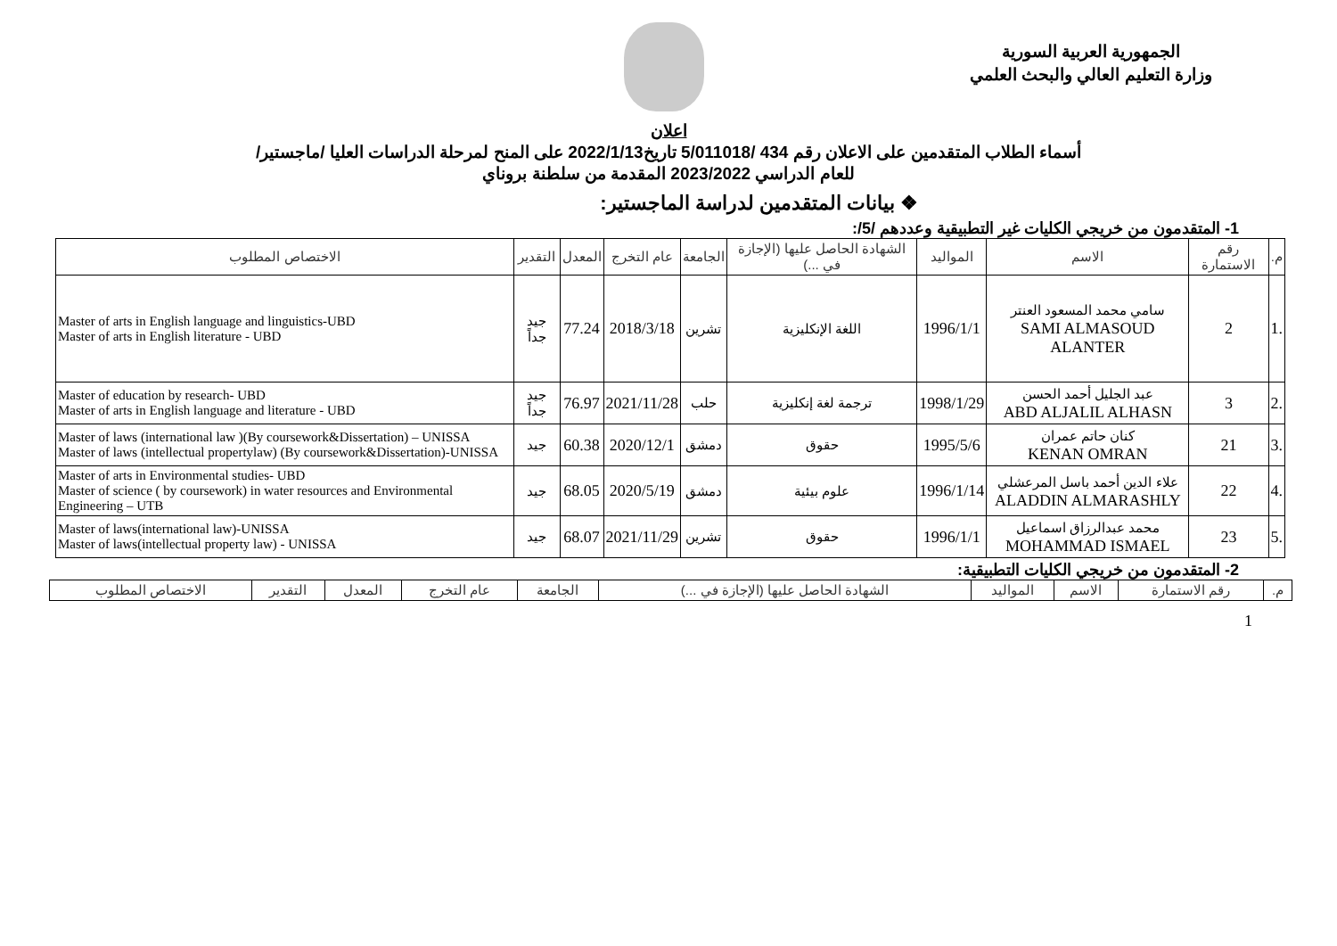الجمهورية العربية السورية
وزارة التعليم العالي والبحث العلمي
اعلان
أسماء الطلاب المتقدمين على الاعلان رقم 434 /5/011018 تاريخ2022/1/13 على المنح لمرحلة الدراسات العليا /ماجستير/
للعام الدراسي 2023/2022 المقدمة من سلطنة بروناي
❖ بيانات المتقدمين لدراسة الماجستير:
1- المتقدمون من خريجي الكليات غير التطبيقية وعددهم /5/:
| م. | رقم الاستمارة | الاسم | المواليد | الشهادة الحاصل عليها (الإجازة في ...) | الجامعة | عام التخرج | المعدل | التقدير | الاختصاص المطلوب |
| --- | --- | --- | --- | --- | --- | --- | --- | --- | --- |
| .1 | 2 | سامي محمد المسعود العنتر SAMI ALMASOUD ALANTER | 1996/1/1 | اللغة الإنكليزية | تشرين | 2018/3/18 | 77.24 | جيد جداً | Master of arts in English language and linguistics-UBD Master of arts in English literature - UBD |
| .2 | 3 | عبد الجليل أحمد الحسن ABD ALJALIL ALHASN | 1998/1/29 | ترجمة لغة إنكليزية | حلب | 2021/11/28 | 76.97 | جيد جداً | Master of education by research- UBD Master of arts in English language and literature - UBD |
| .3 | 21 | كنان حاتم عمران KENAN OMRAN | 1995/5/6 | حقوق | دمشق | 2020/12/1 | 60.38 | جيد | Master of laws (international law )(By coursework&Dissertation) – UNISSA Master of laws (intellectual propertylaw) (By coursework&Dissertation)-UNISSA |
| .4 | 22 | علاء الدين أحمد باسل المرعشلي ALADDIN ALMARASHLY | 1996/1/14 | علوم بيئية | دمشق | 2020/5/19 | 68.05 | جيد | Master of arts in Environmental studies- UBD Master of science ( by coursework) in water resources and Environmental Engineering – UTB |
| .5 | 23 | محمد عبدالرزاق اسماعيل MOHAMMAD ISMAEL | 1996/1/1 | حقوق | تشرين | 2021/11/29 | 68.07 | جيد | Master of laws(international law)-UNISSA Master of laws(intellectual property law) - UNISSA |
2- المتقدمون من خريجي الكليات التطبيقية:
| م. | رقم الاستمارة | الاسم | المواليد | الشهادة الحاصل عليها (الإجازة في ...) | الجامعة | عام التخرج | المعدل | التقدير | الاختصاص المطلوب |
| --- | --- | --- | --- | --- | --- | --- | --- | --- | --- |
1